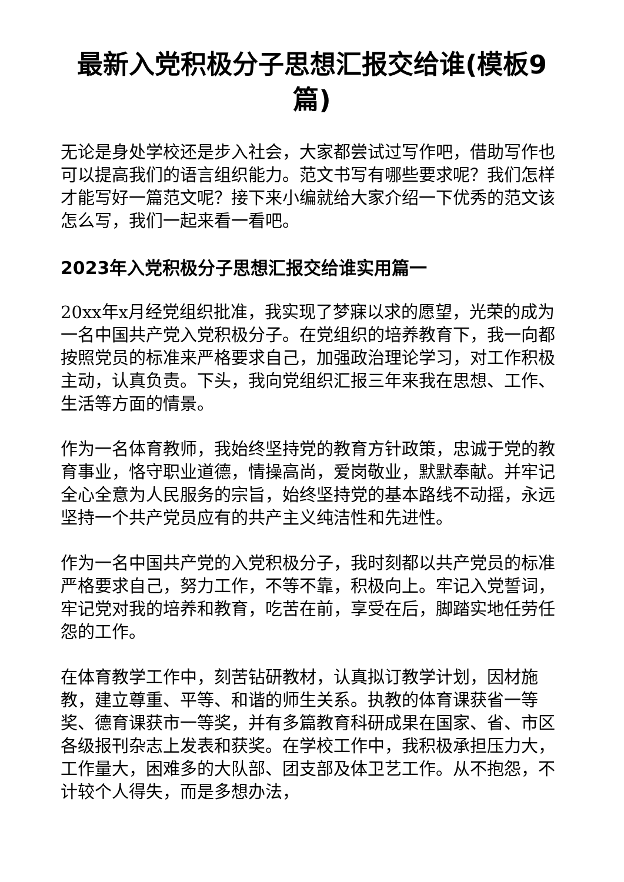最新入党积极分子思想汇报交给谁(模板9篇)
无论是身处学校还是步入社会，大家都尝试过写作吧，借助写作也可以提高我们的语言组织能力。范文书写有哪些要求呢？我们怎样才能写好一篇范文呢？接下来小编就给大家介绍一下优秀的范文该怎么写，我们一起来看一看吧。
2023年入党积极分子思想汇报交给谁实用篇一
20xx年x月经党组织批准，我实现了梦寐以求的愿望，光荣的成为一名中国共产党入党积极分子。在党组织的培养教育下，我一向都按照党员的标准来严格要求自己，加强政治理论学习，对工作积极主动，认真负责。下头，我向党组织汇报三年来我在思想、工作、生活等方面的情景。
作为一名体育教师，我始终坚持党的教育方针政策，忠诚于党的教育事业，恪守职业道德，情操高尚，爱岗敬业，默默奉献。并牢记全心全意为人民服务的宗旨，始终坚持党的基本路线不动摇，永远坚持一个共产党员应有的共产主义纯洁性和先进性。
作为一名中国共产党的入党积极分子，我时刻都以共产党员的标准严格要求自己，努力工作，不等不靠，积极向上。牢记入党誓词，牢记党对我的培养和教育，吃苦在前，享受在后，脚踏实地任劳任怨的工作。
在体育教学工作中，刻苦钻研教材，认真拟订教学计划，因材施教，建立尊重、平等、和谐的师生关系。执教的体育课获省一等奖、德育课获市一等奖，并有多篇教育科研成果在国家、省、市区各级报刊杂志上发表和获奖。在学校工作中，我积极承担压力大，工作量大，困难多的大队部、团支部及体卫艺工作。从不抱怨，不计较个人得失，而是多想办法，